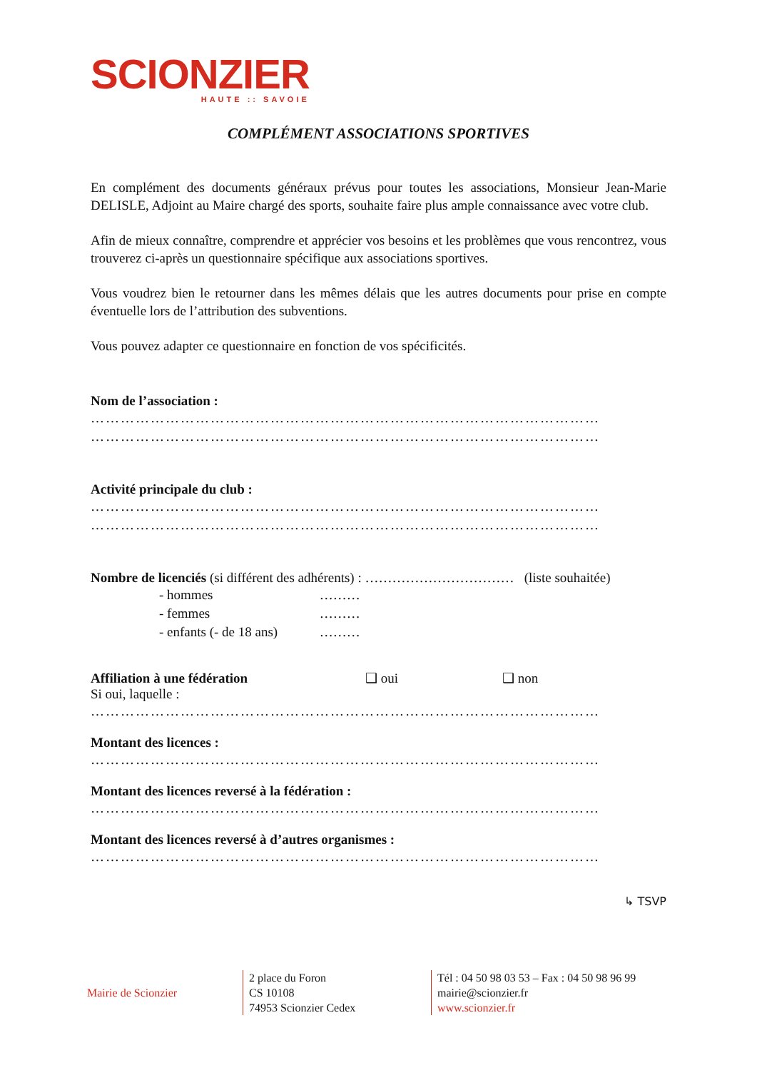SCIONZIER
HAUTE :: SAVOIE
COMPLÉMENT ASSOCIATIONS SPORTIVES
En complément des documents généraux prévus pour toutes les associations, Monsieur Jean-Marie DELISLE, Adjoint au Maire chargé des sports, souhaite faire plus ample connaissance avec votre club.
Afin de mieux connaître, comprendre et apprécier vos besoins et les problèmes que vous rencontrez, vous trouverez ci-après un questionnaire spécifique aux associations sportives.
Vous voudrez bien le retourner dans les mêmes délais que les autres documents pour prise en compte éventuelle lors de l’attribution des subventions.
Vous pouvez adapter ce questionnaire en fonction de vos spécificités.
Nom de l’association :
…………………………………………………………………………………………
…………………………………………………………………………………………
Activité principale du club :
…………………………………………………………………………………………
…………………………………………………………………………………………
Nombre de licenciés (si différent des adhérents) : …………………………… (liste souhaitée)
- hommes ………
- femmes ………
- enfants (- de 18 ans) ………
Affiliation à une fédération ❑ oui ❑ non
Si oui, laquelle :
…………………………………………………………………………………………
Montant des licences :
…………………………………………………………………………………………
Montant des licences reversé à la fédération :
…………………………………………………………………………………………
Montant des licences reversé à d’autres organismes :
…………………………………………………………………………………………
↳ TSVP
Mairie de Scionzier
2 place du Foron
CS 10108
74953 Scionzier Cedex
Tél : 04 50 98 03 53 – Fax : 04 50 98 96 99
mairie@scionzier.fr
www.scionzier.fr